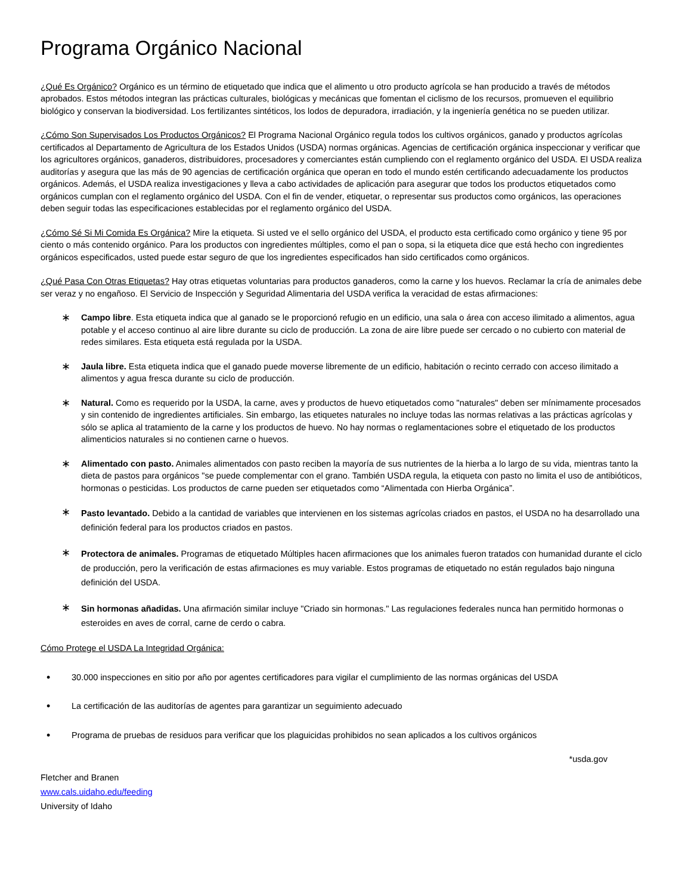Programa Orgánico Nacional
¿Qué Es Orgánico? Orgánico es un término de etiquetado que indica que el alimento u otro producto agrícola se han producido a través de métodos aprobados. Estos métodos integran las prácticas culturales, biológicas y mecánicas que fomentan el ciclismo de los recursos, promueven el equilibrio biológico y conservan la biodiversidad. Los fertilizantes sintéticos, los lodos de depuradora, irradiación, y la ingeniería genética no se pueden utilizar.
¿Cómo Son Supervisados Los Productos Orgánicos? El Programa Nacional Orgánico regula todos los cultivos orgánicos, ganado y productos agrícolas certificados al Departamento de Agricultura de los Estados Unidos (USDA) normas orgánicas. Agencias de certificación orgánica inspeccionar y verificar que los agricultores orgánicos, ganaderos, distribuidores, procesadores y comerciantes están cumpliendo con el reglamento orgánico del USDA. El USDA realiza auditorías y asegura que las más de 90 agencias de certificación orgánica que operan en todo el mundo estén certificando adecuadamente los productos orgánicos. Además, el USDA realiza investigaciones y lleva a cabo actividades de aplicación para asegurar que todos los productos etiquetados como orgánicos cumplan con el reglamento orgánico del USDA. Con el fin de vender, etiquetar, o representar sus productos como orgánicos, las operaciones deben seguir todas las especificaciones establecidas por el reglamento orgánico del USDA.
¿Cómo Sé Si Mi Comida Es Orgánica? Mire la etiqueta. Si usted ve el sello orgánico del USDA, el producto esta certificado como orgánico y tiene 95 por ciento o más contenido orgánico. Para los productos con ingredientes múltiples, como el pan o sopa, si la etiqueta dice que está hecho con ingredientes orgánicos especificados, usted puede estar seguro de que los ingredientes especificados han sido certificados como orgánicos.
¿Qué Pasa Con Otras Etiquetas? Hay otras etiquetas voluntarias para productos ganaderos, como la carne y los huevos. Reclamar la cría de animales debe ser veraz y no engañoso. El Servicio de Inspección y Seguridad Alimentaria del USDA verifica la veracidad de estas afirmaciones:
∗ Campo libre. Esta etiqueta indica que al ganado se le proporcionó refugio en un edificio, una sala o área con acceso ilimitado a alimentos, agua potable y el acceso continuo al aire libre durante su ciclo de producción. La zona de aire libre puede ser cercado o no cubierto con material de redes similares. Esta etiqueta está regulada por la USDA.
∗ Jaula libre. Esta etiqueta indica que el ganado puede moverse libremente de un edificio, habitación o recinto cerrado con acceso ilimitado a alimentos y agua fresca durante su ciclo de producción.
∗ Natural. Como es requerido por la USDA, la carne, aves y productos de huevo etiquetados como "naturales" deben ser mínimamente procesados y sin contenido de ingredientes artificiales. Sin embargo, las etiquetes naturales no incluye todas las normas relativas a las prácticas agrícolas y sólo se aplica al tratamiento de la carne y los productos de huevo. No hay normas o reglamentaciones sobre el etiquetado de los productos alimenticios naturales si no contienen carne o huevos.
∗ Alimentado con pasto. Animales alimentados con pasto reciben la mayoría de sus nutrientes de la hierba a lo largo de su vida, mientras tanto la dieta de pastos para orgánicos "se puede complementar con el grano. También USDA regula, la etiqueta con pasto no limita el uso de antibióticos, hormonas o pesticidas. Los productos de carne pueden ser etiquetados como “Alimentada con Hierba Orgánica”.
∗ Pasto levantado. Debido a la cantidad de variables que intervienen en los sistemas agrícolas criados en pastos, el USDA no ha desarrollado una definición federal para los productos criados en pastos.
∗ Protectora de animales. Programas de etiquetado Múltiples hacen afirmaciones que los animales fueron tratados con humanidad durante el ciclo de producción, pero la verificación de estas afirmaciones es muy variable. Estos programas de etiquetado no están regulados bajo ninguna definición del USDA.
∗ Sin hormonas añadidas. Una afirmación similar incluye "Criado sin hormonas." Las regulaciones federales nunca han permitido hormonas o esteroides en aves de corral, carne de cerdo o cabra.
Cómo Protege el USDA La Integridad Orgánica:
• 30.000 inspecciones en sitio por año por agentes certificadores para vigilar el cumplimiento de las normas orgánicas del USDA
• La certificación de las auditorías de agentes para garantizar un seguimiento adecuado
• Programa de pruebas de residuos para verificar que los plaguicidas prohibidos no sean aplicados a los cultivos orgánicos
*usda.gov
Fletcher and Branen
www.cals.uidaho.edu/feeding
University of Idaho